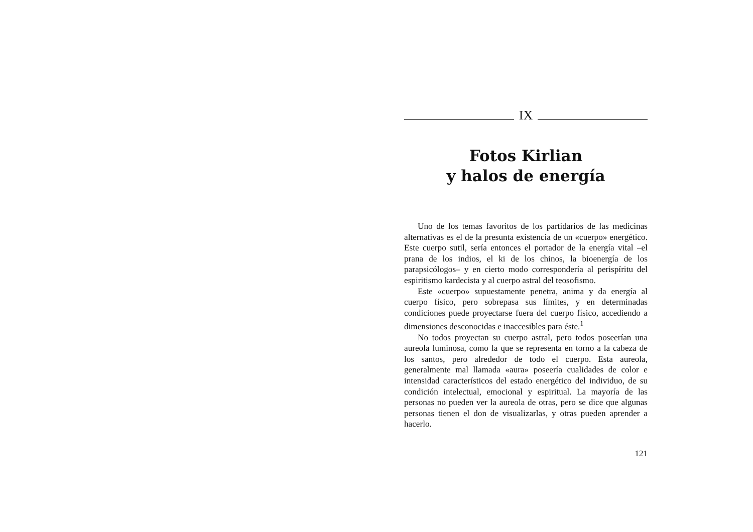IX
Fotos Kirlian
y halos de energía
Uno de los temas favoritos de los partidarios de las medicinas alternativas es el de la presunta existencia de un «cuerpo» energético. Este cuerpo sutil, sería entonces el portador de la energía vital –el prana de los indios, el ki de los chinos, la bioenergía de los parapsicólogos– y en cierto modo correspondería al perispíritu del espiritismo kardecista y al cuerpo astral del teosofismo.
Este «cuerpo» supuestamente penetra, anima y da energía al cuerpo físico, pero sobrepasa sus límites, y en determinadas condiciones puede proyectarse fuera del cuerpo físico, accediendo a dimensiones desconocidas e inaccesibles para éste.<sup>1</sup>
No todos proyectan su cuerpo astral, pero todos poseerían una aureola luminosa, como la que se representa en torno a la cabeza de los santos, pero alrededor de todo el cuerpo. Esta aureola, generalmente mal llamada «aura» poseería cualidades de color e intensidad característicos del estado energético del individuo, de su condición intelectual, emocional y espiritual. La mayoría de las personas no pueden ver la aureola de otras, pero se dice que algunas personas tienen el don de visualizarlas, y otras pueden aprender a hacerlo.
121